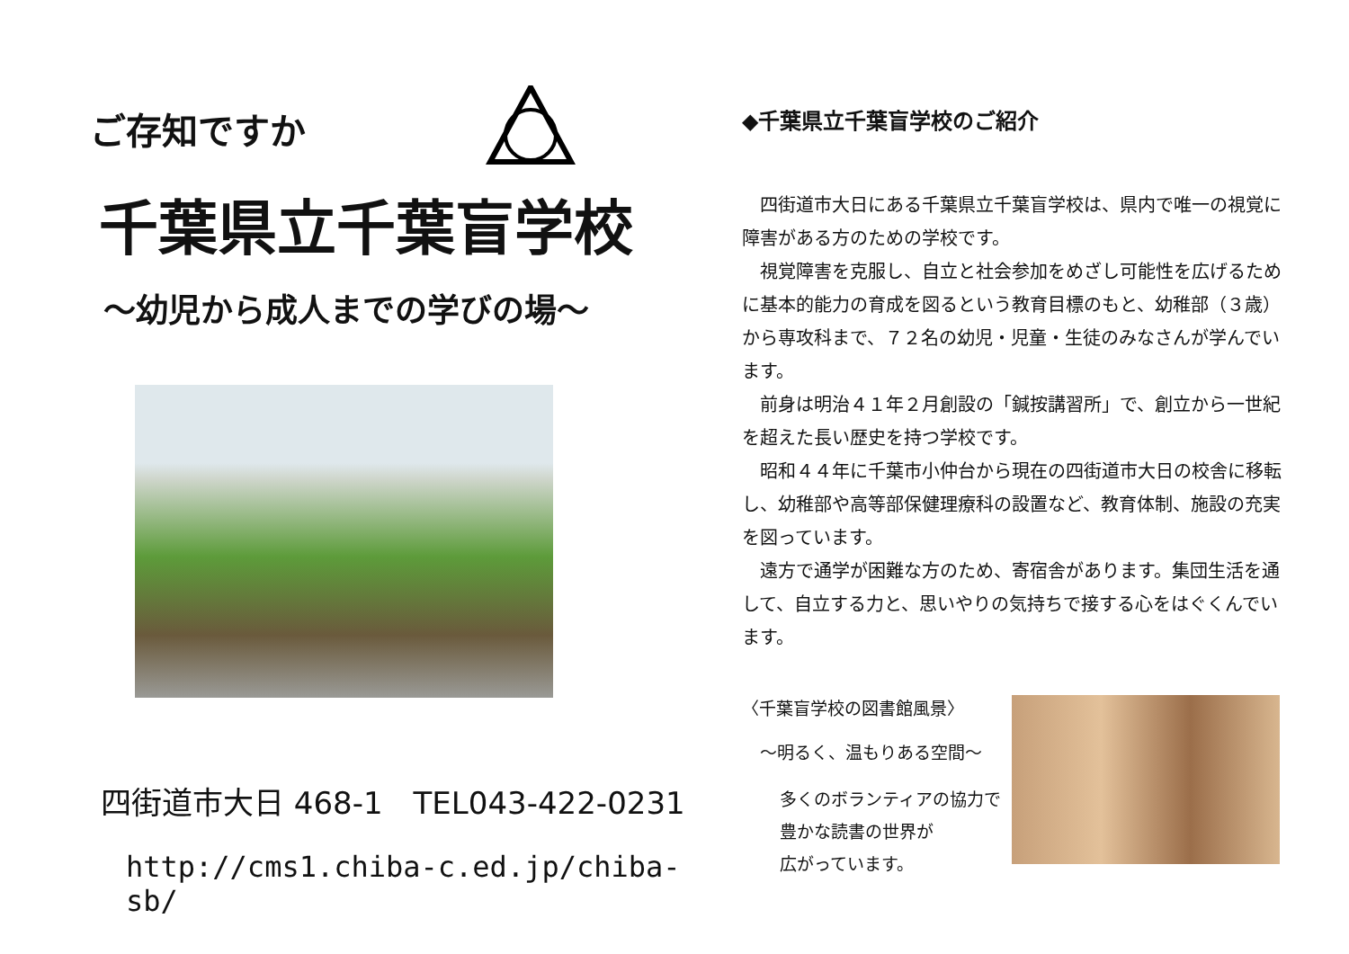ご存知ですか
千葉県立千葉盲学校
～幼児から成人までの学びの場～
四街道市大日 468-1　TEL043-422-0231
http://cms1.chiba-c.ed.jp/chiba-sb/
◆千葉県立千葉盲学校のご紹介
四街道市大日にある千葉県立千葉盲学校は、県内で唯一の視覚に障害がある方のための学校です。
視覚障害を克服し、自立と社会参加をめざし可能性を広げるために基本的能力の育成を図るという教育目標のもと、幼稚部（３歳）から専攻科まで、７２名の幼児・児童・生徒のみなさんが学んでいます。
前身は明治４１年２月創設の「鍼按講習所」で、創立から一世紀を超えた長い歴史を持つ学校です。
昭和４４年に千葉市小仲台から現在の四街道市大日の校舎に移転し、幼稚部や高等部保健理療科の設置など、教育体制、施設の充実を図っています。
遠方で通学が困難な方のため、寄宿舎があります。集団生活を通して、自立する力と、思いやりの気持ちで接する心をはぐくんでいます。
〈千葉盲学校の図書館風景〉
～明るく、温もりある空間～
多くのボランティアの協力で
豊かな読書の世界が
広がっています。